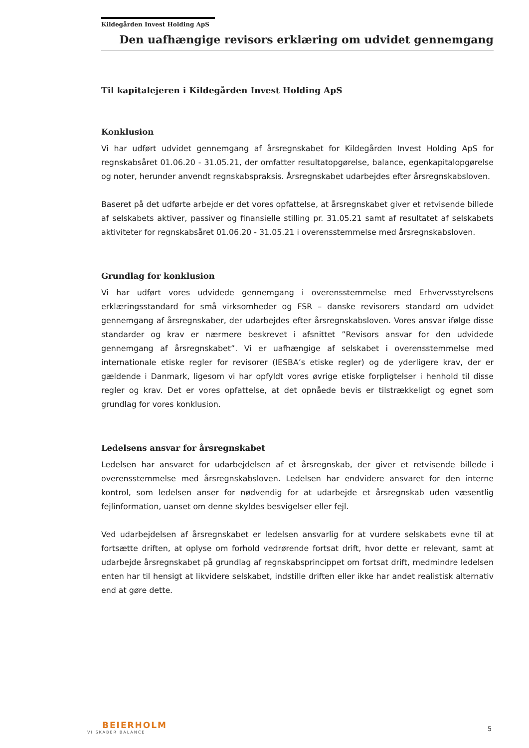Kildegården Invest Holding ApS
Den uafhængige revisors erklæring om udvidet gennemgang
Til kapitalejeren i Kildegården Invest Holding ApS
Konklusion
Vi har udført udvidet gennemgang af årsregnskabet for Kildegården Invest Holding ApS for regnskabsåret 01.06.20 - 31.05.21, der omfatter resultatopgørelse, balance, egenkapitalopgørelse og noter, herunder anvendt regnskabspraksis. Årsregnskabet udarbejdes efter årsregnskabsloven.
Baseret på det udførte arbejde er det vores opfattelse, at årsregnskabet giver et retvisende billede af selskabets aktiver, passiver og finansielle stilling pr. 31.05.21 samt af resultatet af selskabets aktiviteter for regnskabsåret 01.06.20 - 31.05.21 i overensstemmelse med årsregnskabsloven.
Grundlag for konklusion
Vi har udført vores udvidede gennemgang i overensstemmelse med Erhvervsstyrelsens erklæringsstandard for små virksomheder og FSR – danske revisorers standard om udvidet gennemgang af årsregnskaber, der udarbejdes efter årsregnskabsloven. Vores ansvar ifølge disse standarder og krav er nærmere beskrevet i afsnittet ”Revisors ansvar for den udvidede gennemgang af årsregnskabet”. Vi er uafhængige af selskabet i overensstemmelse med internationale etiske regler for revisorer (IESBA’s etiske regler) og de yderligere krav, der er gældende i Danmark, ligesom vi har opfyldt vores øvrige etiske forpligtelser i henhold til disse regler og krav. Det er vores opfattelse, at det opnåede bevis er tilstrækkeligt og egnet som grundlag for vores konklusion.
Ledelsens ansvar for årsregnskabet
Ledelsen har ansvaret for udarbejdelsen af et årsregnskab, der giver et retvisende billede i overensstemmelse med årsregnskabsloven. Ledelsen har endvidere ansvaret for den interne kontrol, som ledelsen anser for nødvendig for at udarbejde et årsregnskab uden væsentlig fejlinformation, uanset om denne skyldes besvigelser eller fejl.
Ved udarbejdelsen af årsregnskabet er ledelsen ansvarlig for at vurdere selskabets evne til at fortsætte driften, at oplyse om forhold vedrørende fortsat drift, hvor dette er relevant, samt at udarbejde årsregnskabet på grundlag af regnskabsprincippet om fortsat drift, medmindre ledelsen enten har til hensigt at likvidere selskabet, indstille driften eller ikke har andet realistisk alternativ end at gøre dette.
BEIERHOLM
VI SKABER BALANCE
5